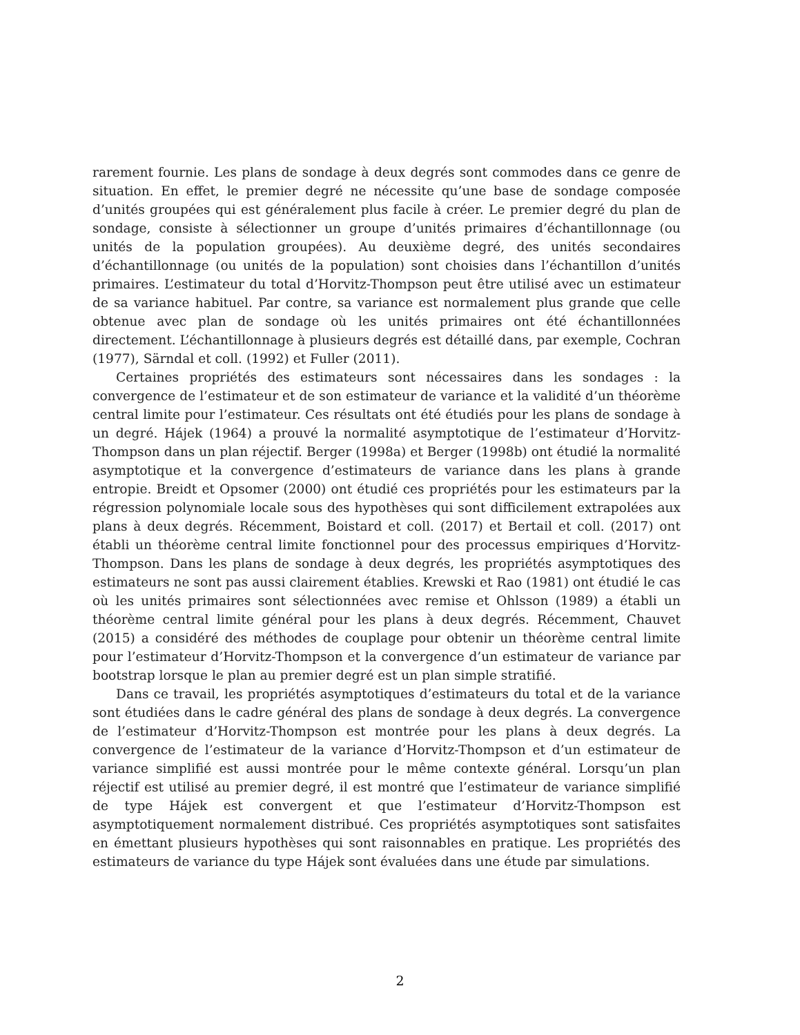rarement fournie. Les plans de sondage à deux degrés sont commodes dans ce genre de situation. En effet, le premier degré ne nécessite qu’une base de sondage composée d’unités groupées qui est généralement plus facile à créer. Le premier degré du plan de sondage, consiste à sélectionner un groupe d’unités primaires d’échantillonnage (ou unités de la population groupées). Au deuxième degré, des unités secondaires d’échantillonnage (ou unités de la population) sont choisies dans l’échantillon d’unités primaires. L’estimateur du total d’Horvitz-Thompson peut être utilisé avec un estimateur de sa variance habituel. Par contre, sa variance est normalement plus grande que celle obtenue avec plan de sondage où les unités primaires ont été échantillonnées directement. L’échantillonnage à plusieurs degrés est détaillé dans, par exemple, Cochran (1977), Särndal et coll. (1992) et Fuller (2011).
Certaines propriétés des estimateurs sont nécessaires dans les sondages : la convergence de l’estimateur et de son estimateur de variance et la validité d’un théorème central limite pour l’estimateur. Ces résultats ont été étudiés pour les plans de sondage à un degré. Hájek (1964) a prouvé la normalité asymptotique de l’estimateur d’Horvitz-Thompson dans un plan réjectif. Berger (1998a) et Berger (1998b) ont étudié la normalité asymptotique et la convergence d’estimateurs de variance dans les plans à grande entropie. Breidt et Opsomer (2000) ont étudié ces propriétés pour les estimateurs par la régression polynomiale locale sous des hypothèses qui sont difficilement extrapolées aux plans à deux degrés. Récemment, Boistard et coll. (2017) et Bertail et coll. (2017) ont établi un théorème central limite fonctionnel pour des processus empiriques d’Horvitz-Thompson. Dans les plans de sondage à deux degrés, les propriétés asymptotiques des estimateurs ne sont pas aussi clairement établies. Krewski et Rao (1981) ont étudié le cas où les unités primaires sont sélectionnées avec remise et Ohlsson (1989) a établi un théorème central limite général pour les plans à deux degrés. Récemment, Chauvet (2015) a considéré des méthodes de couplage pour obtenir un théorème central limite pour l’estimateur d’Horvitz-Thompson et la convergence d’un estimateur de variance par bootstrap lorsque le plan au premier degré est un plan simple stratifié.
Dans ce travail, les propriétés asymptotiques d’estimateurs du total et de la variance sont étudiées dans le cadre général des plans de sondage à deux degrés. La convergence de l’estimateur d’Horvitz-Thompson est montrée pour les plans à deux degrés. La convergence de l’estimateur de la variance d’Horvitz-Thompson et d’un estimateur de variance simplifié est aussi montrée pour le même contexte général. Lorsqu’un plan réjectif est utilisé au premier degré, il est montré que l’estimateur de variance simplifié de type Hájek est convergent et que l’estimateur d’Horvitz-Thompson est asymptotiquement normalement distribué. Ces propriétés asymptotiques sont satisfaites en émettant plusieurs hypothèses qui sont raisonnables en pratique. Les propriétés des estimateurs de variance du type Hájek sont évaluées dans une étude par simulations.
2